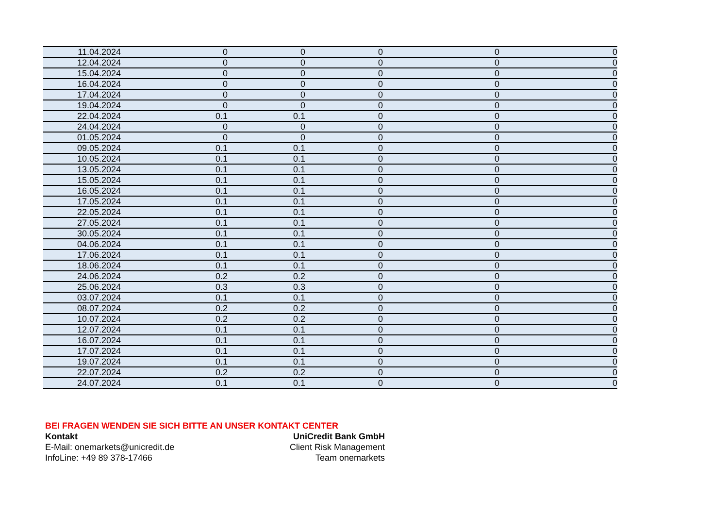| 11.04.2024 | 0 | 0 | 0 | 0 | 0 |
| 12.04.2024 | 0 | 0 | 0 | 0 | 0 |
| 15.04.2024 | 0 | 0 | 0 | 0 | 0 |
| 16.04.2024 | 0 | 0 | 0 | 0 | 0 |
| 17.04.2024 | 0 | 0 | 0 | 0 | 0 |
| 19.04.2024 | 0 | 0 | 0 | 0 | 0 |
| 22.04.2024 | 0.1 | 0.1 | 0 | 0 | 0 |
| 24.04.2024 | 0 | 0 | 0 | 0 | 0 |
| 01.05.2024 | 0 | 0 | 0 | 0 | 0 |
| 09.05.2024 | 0.1 | 0.1 | 0 | 0 | 0 |
| 10.05.2024 | 0.1 | 0.1 | 0 | 0 | 0 |
| 13.05.2024 | 0.1 | 0.1 | 0 | 0 | 0 |
| 15.05.2024 | 0.1 | 0.1 | 0 | 0 | 0 |
| 16.05.2024 | 0.1 | 0.1 | 0 | 0 | 0 |
| 17.05.2024 | 0.1 | 0.1 | 0 | 0 | 0 |
| 22.05.2024 | 0.1 | 0.1 | 0 | 0 | 0 |
| 27.05.2024 | 0.1 | 0.1 | 0 | 0 | 0 |
| 30.05.2024 | 0.1 | 0.1 | 0 | 0 | 0 |
| 04.06.2024 | 0.1 | 0.1 | 0 | 0 | 0 |
| 17.06.2024 | 0.1 | 0.1 | 0 | 0 | 0 |
| 18.06.2024 | 0.1 | 0.1 | 0 | 0 | 0 |
| 24.06.2024 | 0.2 | 0.2 | 0 | 0 | 0 |
| 25.06.2024 | 0.3 | 0.3 | 0 | 0 | 0 |
| 03.07.2024 | 0.1 | 0.1 | 0 | 0 | 0 |
| 08.07.2024 | 0.2 | 0.2 | 0 | 0 | 0 |
| 10.07.2024 | 0.2 | 0.2 | 0 | 0 | 0 |
| 12.07.2024 | 0.1 | 0.1 | 0 | 0 | 0 |
| 16.07.2024 | 0.1 | 0.1 | 0 | 0 | 0 |
| 17.07.2024 | 0.1 | 0.1 | 0 | 0 | 0 |
| 19.07.2024 | 0.1 | 0.1 | 0 | 0 | 0 |
| 22.07.2024 | 0.2 | 0.2 | 0 | 0 | 0 |
| 24.07.2024 | 0.1 | 0.1 | 0 | 0 | 0 |
BEI FRAGEN WENDEN SIE SICH BITTE AN UNSER KONTAKT CENTER
Kontakt UniCredit Bank GmbH
E-Mail: onemarkets@unicredit.de Client Risk Management
InfoLine: +49 89 378-17466 Team onemarkets